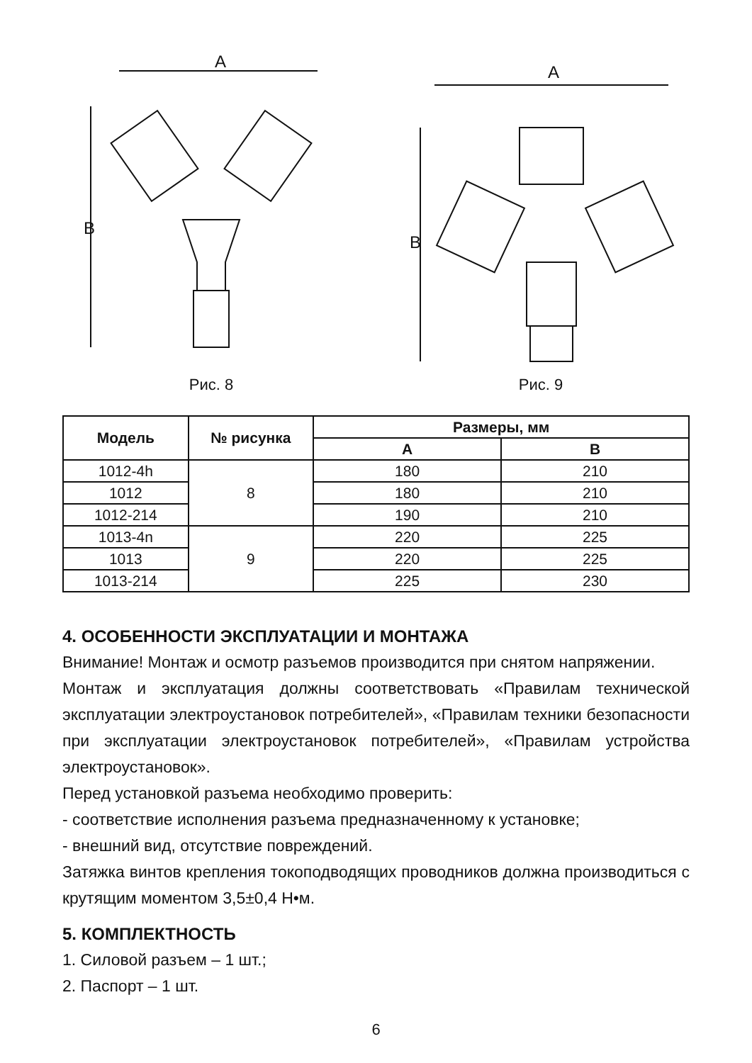A
B
Рис. 8
A
B
Рис. 9
| Модель | № рисунка | Размеры, мм | |
| --- | --- | --- | --- |
| | | A | B |
| 1012-4h | 8 | 180 | 210 |
| 1012 | | 180 | 210 |
| 1012-214 | | 190 | 210 |
| 1013-4n | 9 | 220 | 225 |
| 1013 | | 220 | 225 |
| 1013-214 | | 225 | 230 |
4. ОСОБЕННОСТИ ЭКСПЛУАТАЦИИ И МОНТАЖА
Внимание! Монтаж и осмотр разъемов производится при снятом напряжении.
Монтаж и эксплуатация должны соответствовать «Правилам технической эксплуатации электроустановок потребителей», «Правилам техники безопасности при эксплуатации электроустановок потребителей», «Правилам устройства электроустановок».
Перед установкой разъема необходимо проверить:
- соответствие исполнения разъема предназначенному к установке;
- внешний вид, отсутствие повреждений.
Затяжка винтов крепления токоподводящих проводников должна производиться с крутящим моментом 3,5±0,4 Н•м.
5. КОМПЛЕКТНОСТЬ
1. Силовой разъем – 1 шт.;
2. Паспорт – 1 шт.
6